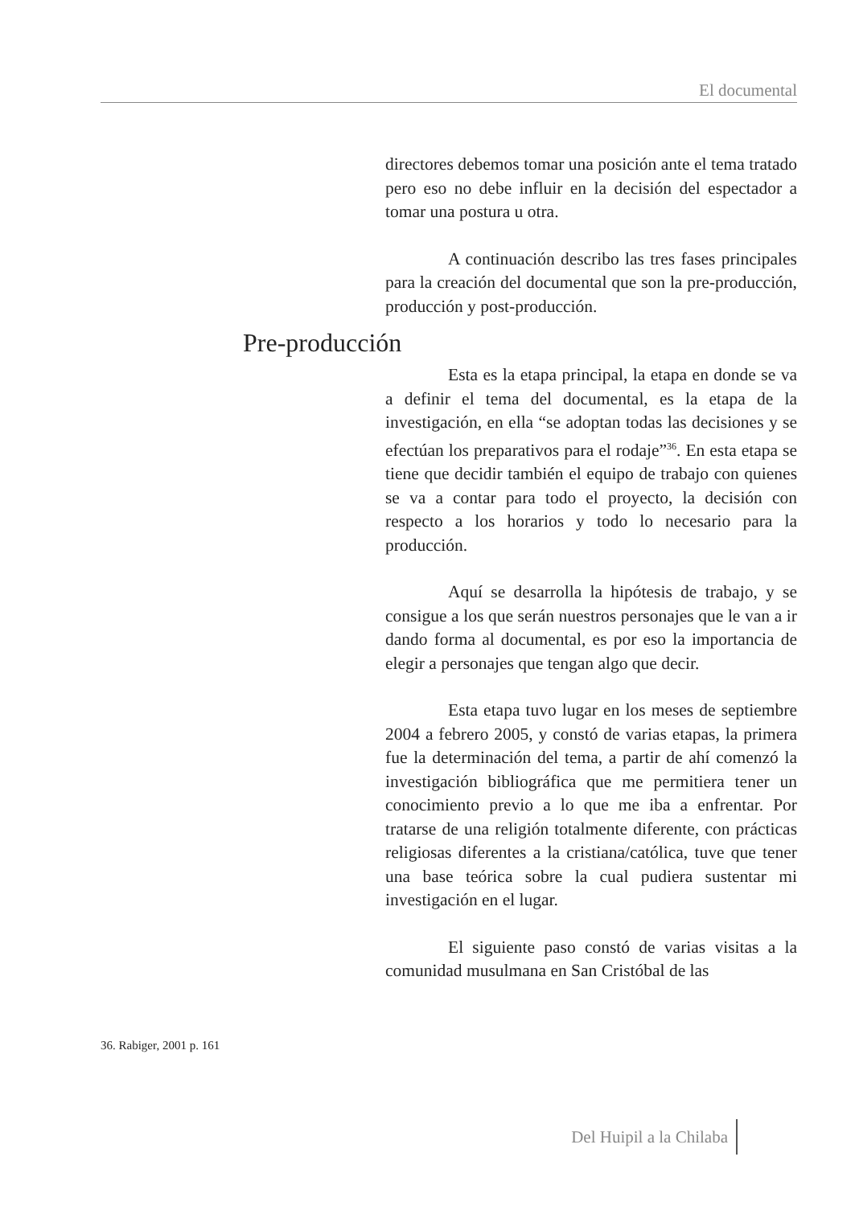El documental
directores debemos tomar una posición ante el tema tratado pero eso no debe influir en la decisión del espectador a tomar una postura u otra.
A continuación describo las tres fases principales para la creación del documental que son la pre-producción, producción y post-producción.
Pre-producción
Esta es la etapa principal, la etapa en donde se va a definir el tema del documental, es la etapa de la investigación, en ella “se adoptan todas las decisiones y se efectúan los preparativos para el rodaje”<sup>36</sup>. En esta etapa se tiene que decidir también el equipo de trabajo con quienes se va a contar para todo el proyecto, la decisión con respecto a los horarios y todo lo necesario para la producción.
Aquí se desarrolla la hipótesis de trabajo, y se consigue a los que serán nuestros personajes que le van a ir dando forma al documental, es por eso la importancia de elegir a personajes que tengan algo que decir.
Esta etapa tuvo lugar en los meses de septiembre 2004 a febrero 2005, y constó de varias etapas, la primera fue la determinación del tema, a partir de ahí comenzó la investigación bibliográfica que me permitiera tener un conocimiento previo a lo que me iba a enfrentar. Por tratarse de una religión totalmente diferente, con prácticas religiosas diferentes a la cristiana/católica, tuve que tener una base teórica sobre la cual pudiera sustentar mi investigación en el lugar.
El siguiente paso constó de varias visitas a la comunidad musulmana en San Cristóbal de las
36. Rabiger, 2001 p. 161
Del Huipil a la Chilaba